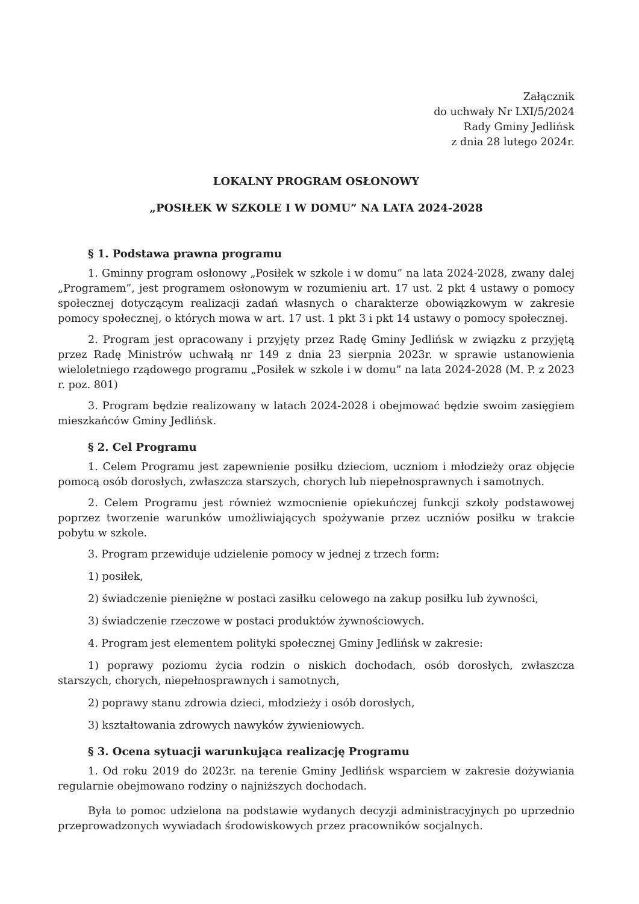Załącznik
do uchwały Nr LXI/5/2024
Rady Gminy Jedlińsk
z dnia 28 lutego 2024r.
LOKALNY PROGRAM OSŁONOWY
„POSIŁEK W SZKOLE I W DOMU” NA LATA 2024-2028
§ 1. Podstawa prawna programu
1. Gminny program osłonowy „Posiłek w szkole i w domu” na lata 2024-2028, zwany dalej „Programem”, jest programem osłonowym w rozumieniu art. 17 ust. 2 pkt 4 ustawy o pomocy społecznej dotyczącym realizacji zadań własnych o charakterze obowiązkowym w zakresie pomocy społecznej, o których mowa w art. 17 ust. 1 pkt 3 i pkt 14 ustawy o pomocy społecznej.
2. Program jest opracowany i przyjęty przez Radę Gminy Jedlińsk w związku z przyjętą przez Radę Ministrów uchwałą nr 149 z dnia 23 sierpnia 2023r. w sprawie ustanowienia wieloletniego rządowego programu „Posiłek w szkole i w domu” na lata 2024-2028 (M. P. z 2023 r. poz. 801)
3. Program będzie realizowany w latach 2024-2028 i obejmować będzie swoim zasięgiem mieszkańców Gminy Jedlińsk.
§ 2. Cel Programu
1. Celem Programu jest zapewnienie posiłku dzieciom, uczniom i młodzieży oraz objęcie pomocą osób dorosłych, zwłaszcza starszych, chorych lub niepełnosprawnych i samotnych.
2. Celem Programu jest również wzmocnienie opiekuńczej funkcji szkoły podstawowej poprzez tworzenie warunków umożliwiających spożywanie przez uczniów posiłku w trakcie pobytu w szkole.
3. Program przewiduje udzielenie pomocy w jednej z trzech form:
1) posiłek,
2) świadczenie pieniężne w postaci zasiłku celowego na zakup posiłku lub żywności,
3) świadczenie rzeczowe w postaci produktów żywnościowych.
4. Program jest elementem polityki społecznej Gminy Jedlińsk w zakresie:
1) poprawy poziomu życia rodzin o niskich dochodach, osób dorosłych, zwłaszcza starszych, chorych, niepełnosprawnych i samotnych,
2) poprawy stanu zdrowia dzieci, młodzieży i osób dorosłych,
3) kształtowania zdrowych nawyków żywieniowych.
§ 3. Ocena sytuacji warunkująca realizację Programu
1. Od roku 2019 do 2023r. na terenie Gminy Jedlińsk wsparciem w zakresie dożywiania regularnie obejmowano rodziny o najniższych dochodach.
Była to pomoc udzielona na podstawie wydanych decyzji administracyjnych po uprzednio przeprowadzonych wywiadach środowiskowych przez pracowników socjalnych.